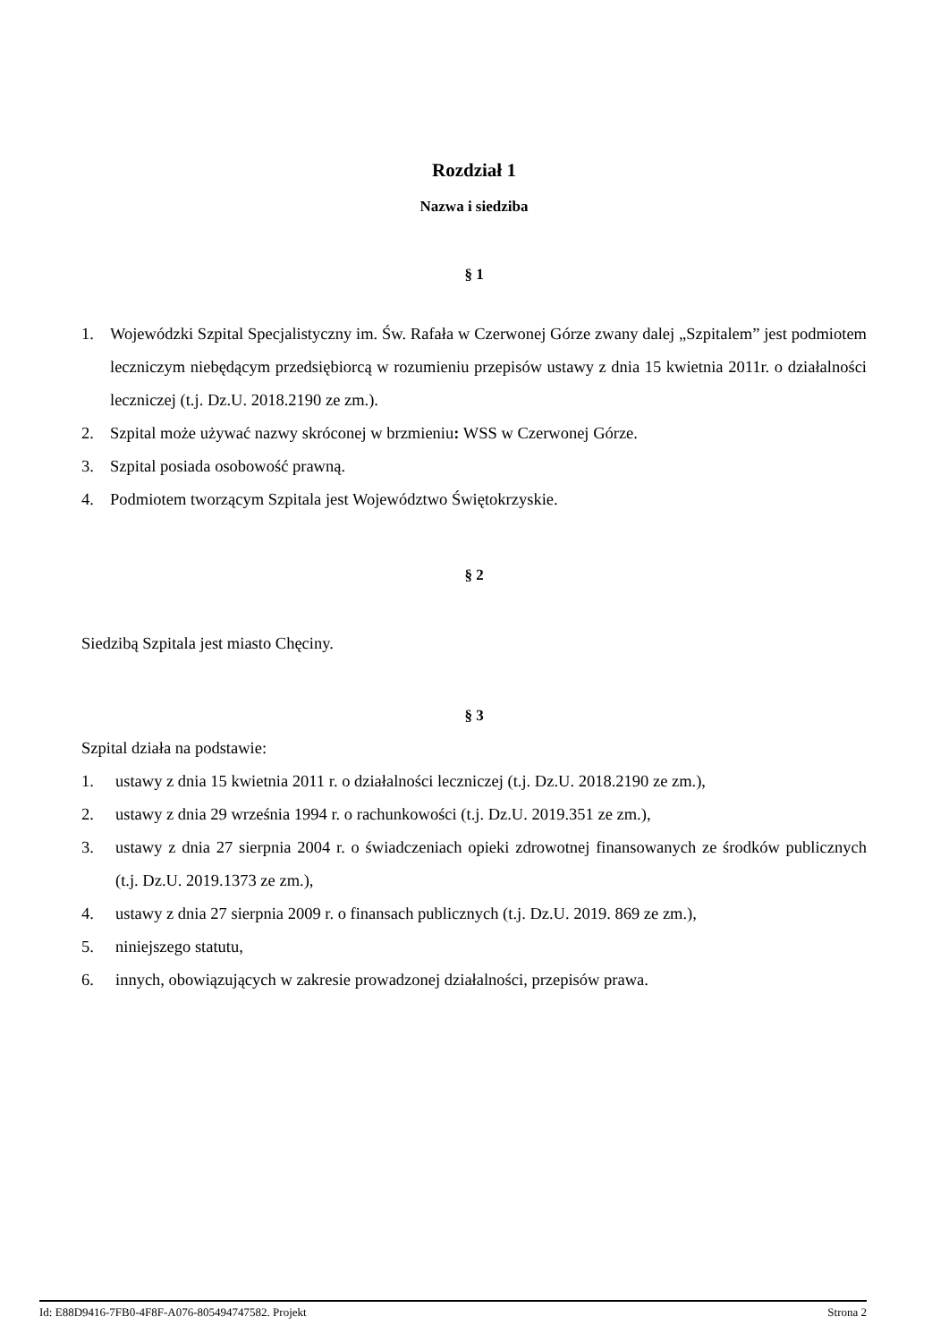Rozdział 1
Nazwa i siedziba
§ 1
1. Wojewódzki Szpital Specjalistyczny im. Św. Rafała w Czerwonej Górze zwany dalej „Szpitalem” jest podmiotem leczniczym niebędącym przedsiębiorcą w rozumieniu przepisów ustawy z dnia 15 kwietnia 2011r. o działalności leczniczej (t.j. Dz.U. 2018.2190 ze zm.).
2. Szpital może używać nazwy skróconej w brzmieniu: WSS w Czerwonej Górze.
3. Szpital posiada osobowość prawną.
4. Podmiotem tworzącym Szpitala jest Województwo Świętokrzyskie.
§ 2
Siedzibą Szpitala jest miasto Chęciny.
§ 3
Szpital działa na podstawie:
1. ustawy z dnia 15 kwietnia 2011 r. o działalności leczniczej (t.j. Dz.U. 2018.2190 ze zm.),
2. ustawy z dnia 29 września 1994 r. o rachunkowości (t.j. Dz.U. 2019.351 ze zm.),
3. ustawy z dnia 27 sierpnia 2004 r. o świadczeniach opieki zdrowotnej finansowanych ze środków publicznych (t.j. Dz.U. 2019.1373 ze zm.),
4. ustawy z dnia 27 sierpnia 2009 r. o finansach publicznych (t.j. Dz.U. 2019. 869 ze zm.),
5. niniejszego statutu,
6. innych, obowiązujących w zakresie prowadzonej działalności, przepisów prawa.
Id: E88D9416-7FB0-4F8F-A076-805494747582. Projekt Strona 2